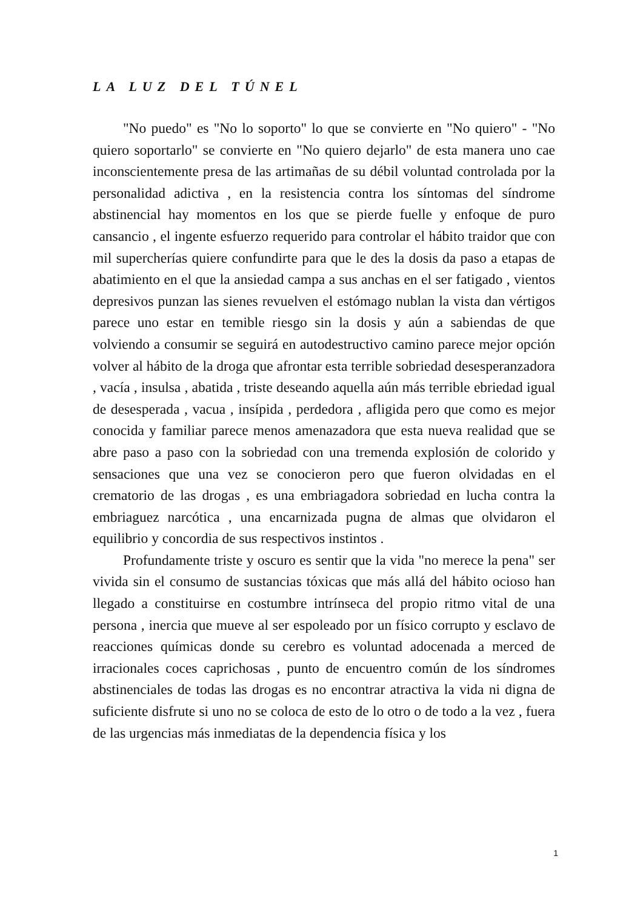LA LUZ DEL TÚNEL
"No puedo" es "No lo soporto" lo que se convierte en "No quiero" - "No quiero soportarlo" se convierte en "No quiero dejarlo" de esta manera uno cae inconscientemente presa de las artimañas de su débil voluntad controlada por la personalidad adictiva , en la resistencia contra los síntomas del síndrome abstinencial hay momentos en los que se pierde fuelle y enfoque de puro cansancio , el ingente esfuerzo requerido para controlar el hábito traidor que con mil supercherías quiere confundirte para que le des la dosis da paso a etapas de abatimiento en el que la ansiedad campa a sus anchas en el ser fatigado , vientos depresivos punzan las sienes revuelven el estómago nublan la vista dan vértigos parece uno estar en temible riesgo sin la dosis y aún a sabiendas de que volviendo a consumir se seguirá en autodestructivo camino parece mejor opción volver al hábito de la droga que afrontar esta terrible sobriedad desesperanzadora , vacía , insulsa , abatida , triste deseando aquella aún más terrible ebriedad igual de desesperada , vacua , insípida , perdedora , afligida pero que como es mejor conocida y familiar parece menos amenazadora que esta nueva realidad que se abre paso a paso con la sobriedad con una tremenda explosión de colorido y sensaciones que una vez se conocieron pero que fueron olvidadas en el crematorio de las drogas , es una embriagadora sobriedad en lucha contra la embriaguez narcótica , una encarnizada pugna de almas que olvidaron el equilibrio y concordia de sus respectivos instintos .
Profundamente triste y oscuro es sentir que la vida "no merece la pena" ser vivida sin el consumo de sustancias tóxicas que más allá del hábito ocioso han llegado a constituirse en costumbre intrínseca del propio ritmo vital de una persona , inercia que mueve al ser espoleado por un físico corrupto y esclavo de reacciones químicas donde su cerebro es voluntad adocenada a merced de irracionales coces caprichosas , punto de encuentro común de los síndromes abstinenciales de todas las drogas es no encontrar atractiva la vida ni digna de suficiente disfrute si uno no se coloca de esto de lo otro o de todo a la vez , fuera de las urgencias más inmediatas de la dependencia física y los
1